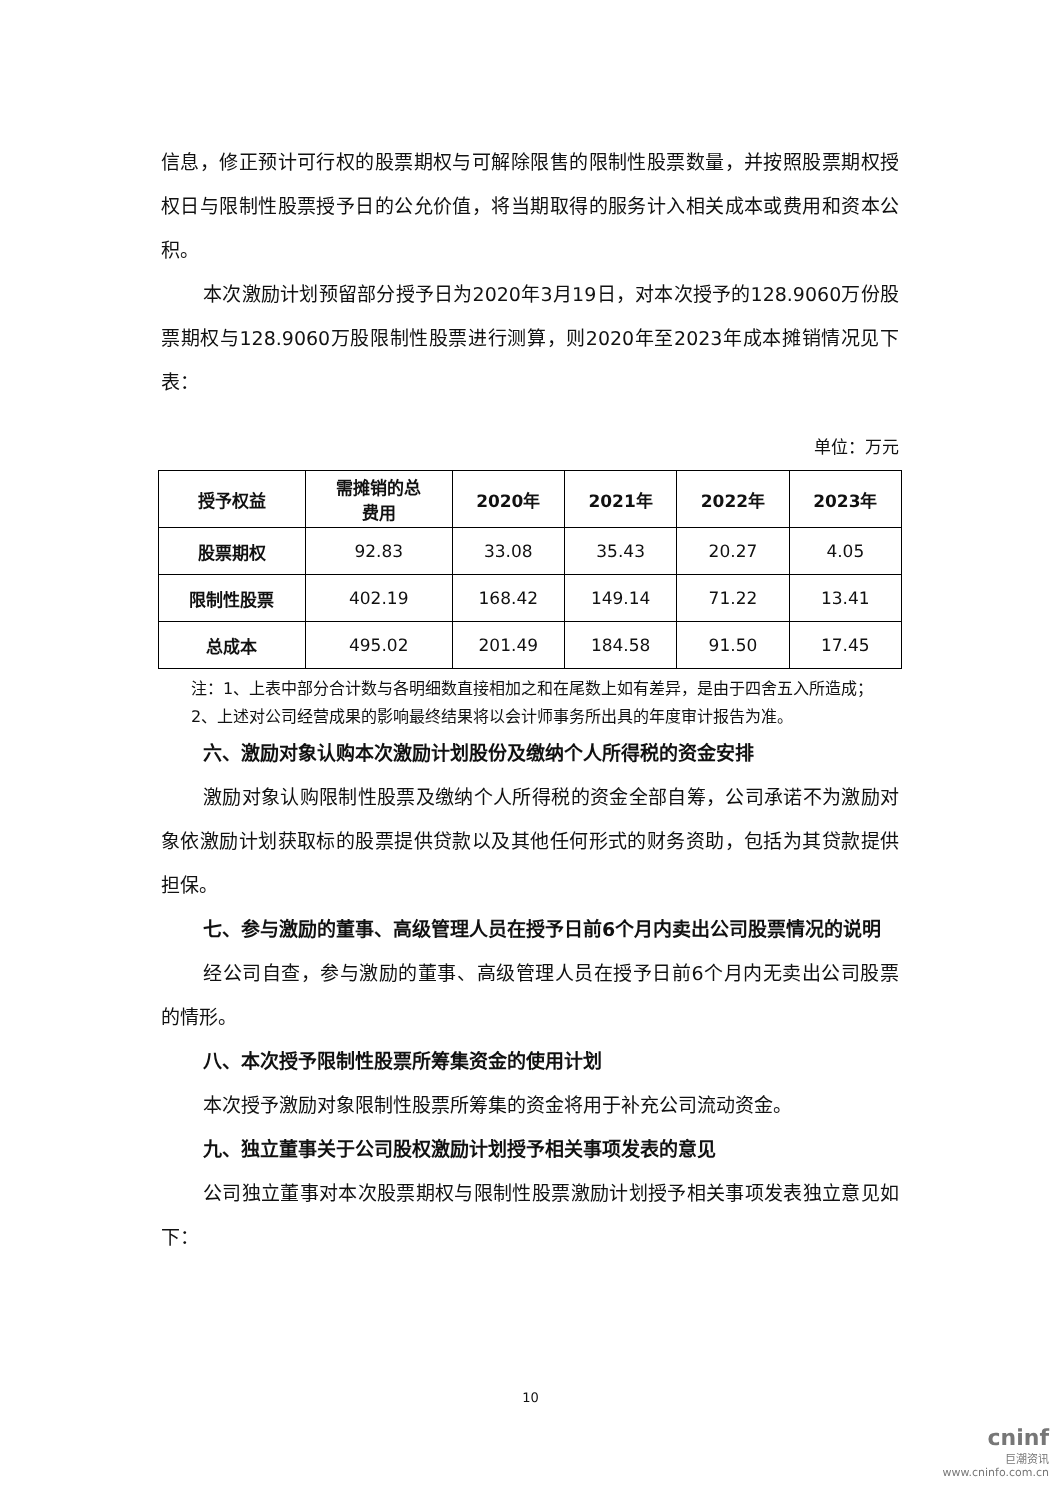信息，修正预计可行权的股票期权与可解除限售的限制性股票数量，并按照股票期权授权日与限制性股票授予日的公允价值，将当期取得的服务计入相关成本或费用和资本公积。
本次激励计划预留部分授予日为2020年3月19日，对本次授予的128.9060万份股票期权与128.9060万股限制性股票进行测算，则2020年至2023年成本摊销情况见下表：
单位：万元
| 授予权益 | 需摊销的总 费用 | 2020年 | 2021年 | 2022年 | 2023年 |
| --- | --- | --- | --- | --- | --- |
| 股票期权 | 92.83 | 33.08 | 35.43 | 20.27 | 4.05 |
| 限制性股票 | 402.19 | 168.42 | 149.14 | 71.22 | 13.41 |
| 总成本 | 495.02 | 201.49 | 184.58 | 91.50 | 17.45 |
注：1、上表中部分合计数与各明细数直接相加之和在尾数上如有差异，是由于四舍五入所造成；
2、上述对公司经营成果的影响最终结果将以会计师事务所出具的年度审计报告为准。
六、激励对象认购本次激励计划股份及缴纳个人所得税的资金安排
激励对象认购限制性股票及缴纳个人所得税的资金全部自筹，公司承诺不为激励对象依激励计划获取标的股票提供贷款以及其他任何形式的财务资助，包括为其贷款提供担保。
七、参与激励的董事、高级管理人员在授予日前6个月内卖出公司股票情况的说明
经公司自查，参与激励的董事、高级管理人员在授予日前6个月内无卖出公司股票的情形。
八、本次授予限制性股票所筹集资金的使用计划
本次授予激励对象限制性股票所筹集的资金将用于补充公司流动资金。
九、独立董事关于公司股权激励计划授予相关事项发表的意见
公司独立董事对本次股票期权与限制性股票激励计划授予相关事项发表独立意见如下：
10
cninf
巨潮资讯
www.cninfo.com.cn